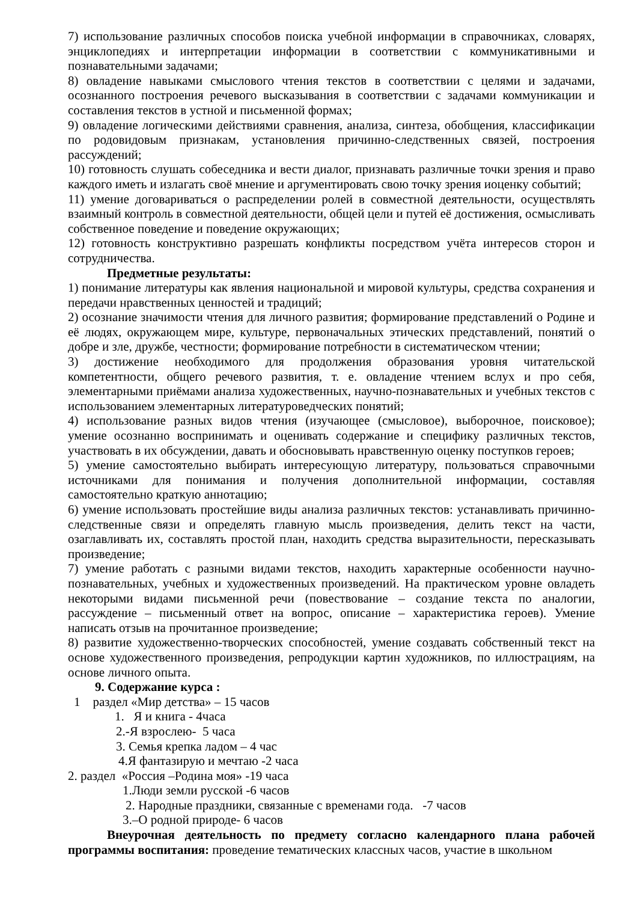7) использование различных способов поиска учебной информации в справочниках, словарях, энциклопедиях и интерпретации информации в соответствии с коммуникативными и познавательными задачами;
8) овладение навыками смыслового чтения текстов в соответствии с целями и задачами, осознанного построения речевого высказывания в соответствии с задачами коммуникации и составления текстов в устной и письменной формах;
9) овладение логическими действиями сравнения, анализа, синтеза, обобщения, классификации по родовидовым признакам, установления причинно-следственных связей, построения рассуждений;
10) готовность слушать собеседника и вести диалог, признавать различные точки зрения и право каждого иметь и излагать своё мнение и аргументировать свою точку зрения иоценку событий;
11) умение договариваться о распределении ролей в совместной деятельности, осуществлять взаимный контроль в совместной деятельности, общей цели и путей её достижения, осмысливать собственное поведение и поведение окружающих;
12) готовность конструктивно разрешать конфликты посредством учёта интересов сторон и сотрудничества.
Предметные результаты:
1) понимание литературы как явления национальной и мировой культуры, средства сохранения и передачи нравственных ценностей и традиций;
2) осознание значимости чтения для личного развития; формирование представлений о Родине и её людях, окружающем мире, культуре, первоначальных этических представлений, понятий о добре и зле, дружбе, честности; формирование потребности в систематическом чтении;
3) достижение необходимого для продолжения образования уровня читательской компетентности, общего речевого развития, т. е. овладение чтением вслух и про себя, элементарными приёмами анализа художественных, научно-познавательных и учебных текстов с использованием элементарных литературоведческих понятий;
4) использование разных видов чтения (изучающее (смысловое), выборочное, поисковое); умение осознанно воспринимать и оценивать содержание и специфику различных текстов, участвовать в их обсуждении, давать и обосновывать нравственную оценку поступков героев;
5) умение самостоятельно выбирать интересующую литературу, пользоваться справочными источниками для понимания и получения дополнительной информации, составляя самостоятельно краткую аннотацию;
6) умение использовать простейшие виды анализа различных текстов: устанавливать причинно-следственные связи и определять главную мысль произведения, делить текст на части, озаглавливать их, составлять простой план, находить средства выразительности, пересказывать произведение;
7) умение работать с разными видами текстов, находить характерные особенности научно-познавательных, учебных и художественных произведений. На практическом уровне овладеть некоторыми видами письменной речи (повествование – создание текста по аналогии, рассуждение – письменный ответ на вопрос, описание – характеристика героев). Умение написать отзыв на прочитанное произведение;
8) развитие художественно-творческих способностей, умение создавать собственный текст на основе художественного произведения, репродукции картин художников, по иллюстрациям, на основе личного опыта.
9. Содержание курса :
1 раздел «Мир детства» – 15 часов
1. Я и книга - 4часа
2.-Я взрослею- 5 часа
3. Семья крепка ладом – 4 час
4.Я фантазирую и мечтаю -2 часа
2. раздел «Россия –Родина моя» -19 часа
1.Люди земли русской -6 часов
2. Народные праздники, связанные с временами года. -7 часов
3.–О родной природе- 6 часов
Внеурочная деятельность по предмету согласно календарного плана рабочей программы воспитания: проведение тематических классных часов, участие в школьном